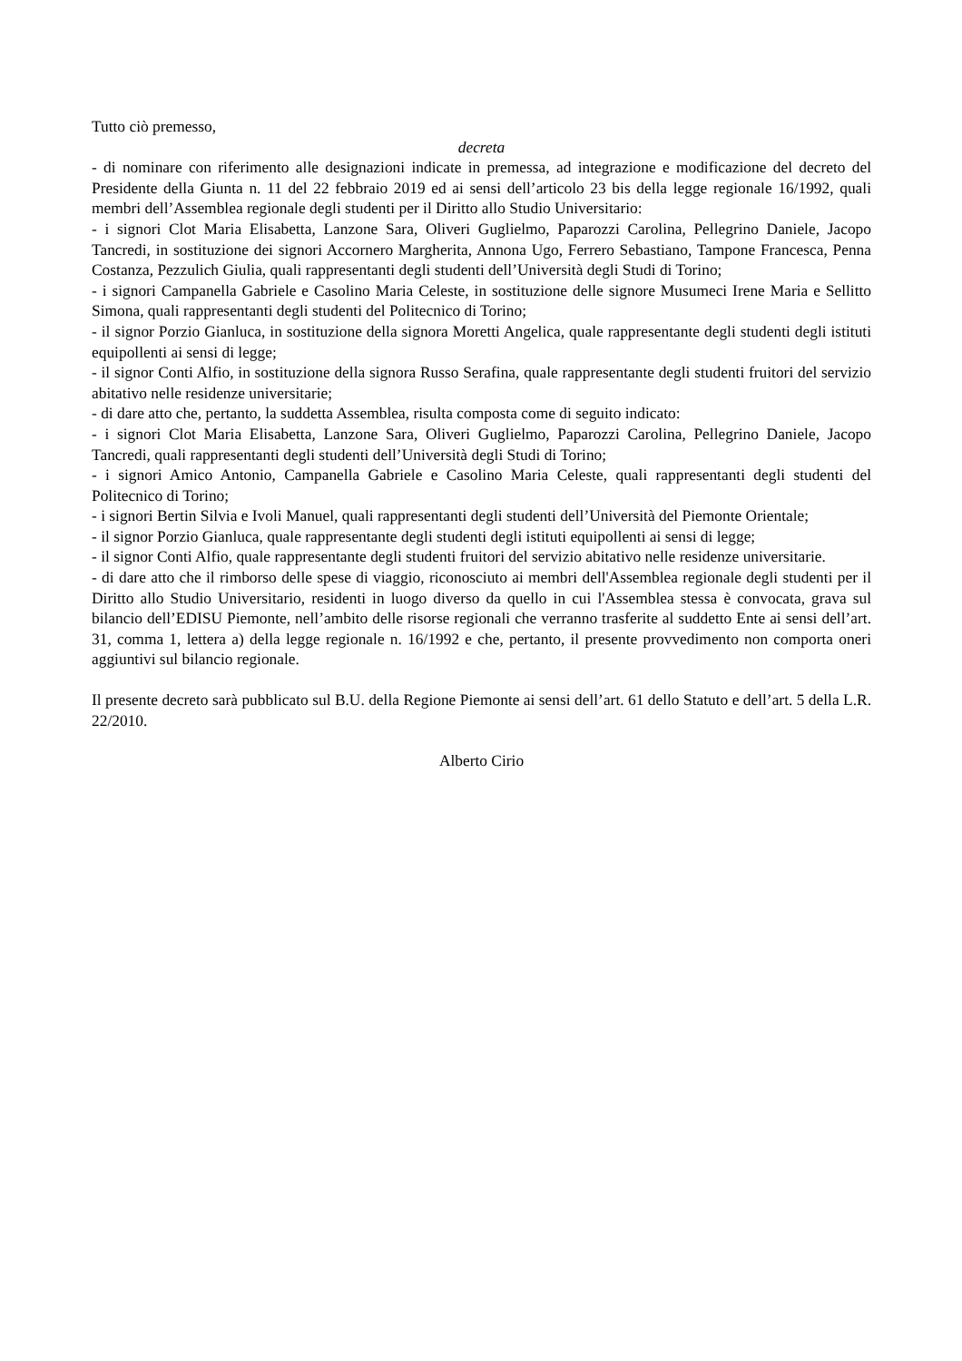Tutto ciò premesso,
decreta
- di nominare con riferimento alle designazioni indicate in premessa, ad integrazione e modificazione del decreto del Presidente della Giunta n. 11 del 22 febbraio 2019 ed ai sensi dell’articolo 23 bis della legge regionale 16/1992, quali membri dell’Assemblea regionale degli studenti per il Diritto allo Studio Universitario:
- i signori Clot Maria Elisabetta, Lanzone Sara, Oliveri Guglielmo, Paparozzi Carolina, Pellegrino Daniele, Jacopo Tancredi, in sostituzione dei signori Accornero Margherita, Annona Ugo, Ferrero Sebastiano, Tampone Francesca, Penna Costanza, Pezzulich Giulia, quali rappresentanti degli studenti dell’Università degli Studi di Torino;
- i signori Campanella Gabriele e Casolino Maria Celeste, in sostituzione delle signore Musumeci Irene Maria e Sellitto Simona, quali rappresentanti degli studenti del Politecnico di Torino;
- il signor Porzio Gianluca, in sostituzione della signora Moretti Angelica, quale rappresentante degli studenti degli istituti equipollenti ai sensi di legge;
- il signor Conti Alfio, in sostituzione della signora Russo Serafina, quale rappresentante degli studenti fruitori del servizio abitativo nelle residenze universitarie;
- di dare atto che, pertanto, la suddetta Assemblea, risulta composta come di seguito indicato:
- i signori Clot Maria Elisabetta, Lanzone Sara, Oliveri Guglielmo, Paparozzi Carolina, Pellegrino Daniele, Jacopo Tancredi, quali rappresentanti degli studenti dell’Università degli Studi di Torino;
- i signori Amico Antonio, Campanella Gabriele e Casolino Maria Celeste, quali rappresentanti degli studenti del Politecnico di Torino;
- i signori Bertin Silvia e Ivoli Manuel, quali rappresentanti degli studenti dell’Università del Piemonte Orientale;
- il signor Porzio Gianluca, quale rappresentante degli studenti degli istituti equipollenti ai sensi di legge;
- il signor Conti Alfio, quale rappresentante degli studenti fruitori del servizio abitativo nelle residenze universitarie.
- di dare atto che il rimborso delle spese di viaggio, riconosciuto ai membri dell'Assemblea regionale degli studenti per il Diritto allo Studio Universitario, residenti in luogo diverso da quello in cui l'Assemblea stessa è convocata, grava sul bilancio dell’EDISU Piemonte, nell’ambito delle risorse regionali che verranno trasferite al suddetto Ente ai sensi dell’art. 31, comma 1, lettera a) della legge regionale n. 16/1992 e che, pertanto, il presente provvedimento non comporta oneri aggiuntivi sul bilancio regionale.
Il presente decreto sarà pubblicato sul B.U. della Regione Piemonte ai sensi dell’art. 61 dello Statuto e dell’art. 5 della L.R. 22/2010.
Alberto Cirio